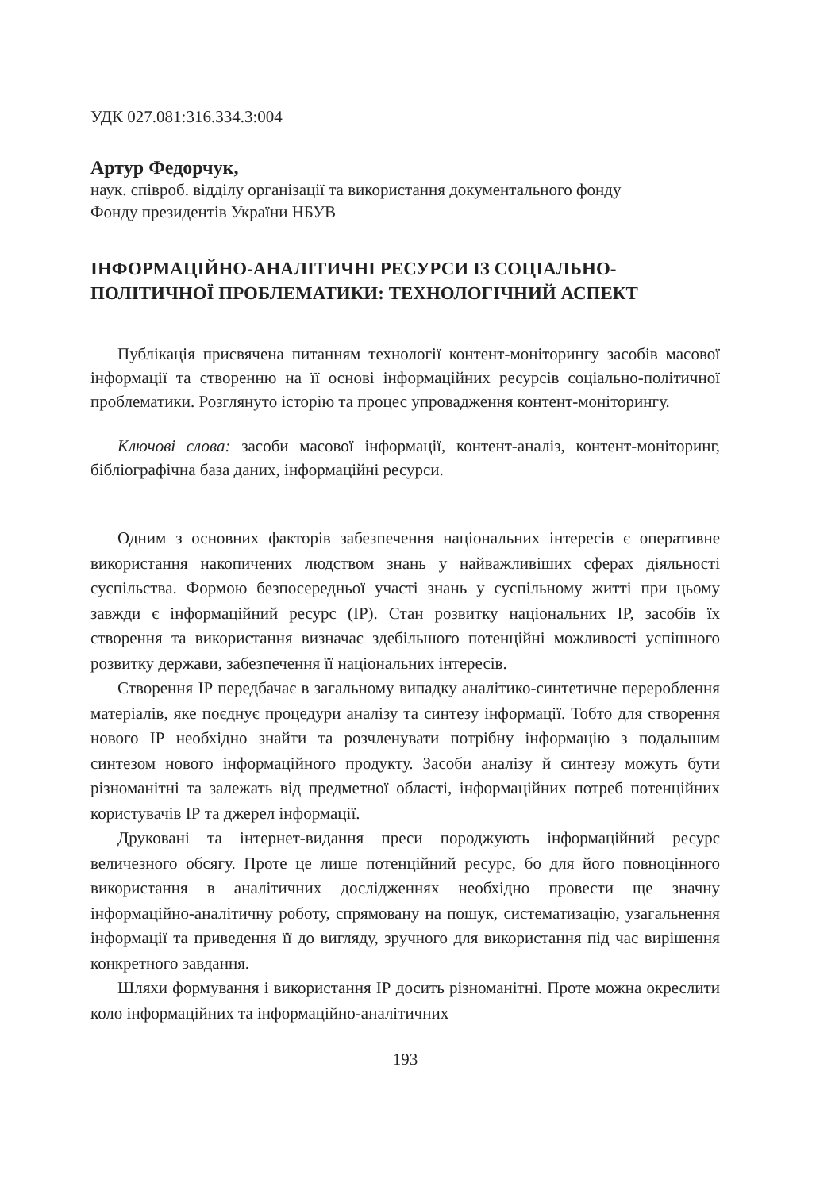УДК 027.081:316.334.3:004
Артур Федорчук,
наук. співроб. відділу організації та використання документального фонду
Фонду президентів України НБУВ
ІНФОРМАЦІЙНО-АНАЛІТИЧНІ РЕСУРСИ ІЗ СОЦІАЛЬНО-
ПОЛІТИЧНОЇ ПРОБЛЕМАТИКИ: ТЕХНОЛОГІЧНИЙ АСПЕКТ
Публікація присвячена питанням технології контент-моніторингу засобів масової інформації та створенню на її основі інформаційних ресурсів соціально-політичної проблематики. Розглянуто історію та процес упровадження контент-моніторингу.
Ключові слова: засоби масової інформації, контент-аналіз, контент-моніторинг, бібліографічна база даних, інформаційні ресурси.
Одним з основних факторів забезпечення національних інтересів є оперативне використання накопичених людством знань у найважливіших сферах діяльності суспільства. Формою безпосередньої участі знань у суспільному житті при цьому завжди є інформаційний ресурс (ІР). Стан розвитку національних ІР, засобів їх створення та використання визначає здебільшого потенційні можливості успішного розвитку держави, забезпечення її національних інтересів.
Створення ІР передбачає в загальному випадку аналітико-синтетичне перероблення матеріалів, яке поєднує процедури аналізу та синтезу інформації. Тобто для створення нового ІР необхідно знайти та розчленувати потрібну інформацію з подальшим синтезом нового інформаційного продукту. Засоби аналізу й синтезу можуть бути різноманітні та залежать від предметної області, інформаційних потреб потенційних користувачів ІР та джерел інформації.
Друковані та інтернет-видання преси породжують інформаційний ресурс величезного обсягу. Проте це лише потенційний ресурс, бо для його повноцінного використання в аналітичних дослідженнях необхідно провести ще значну інформаційно-аналітичну роботу, спрямовану на пошук, систематизацію, узагальнення інформації та приведення її до вигляду, зручного для використання під час вирішення конкретного завдання.
Шляхи формування і використання ІР досить різноманітні. Проте можна окреслити коло інформаційних та інформаційно-аналітичних
193